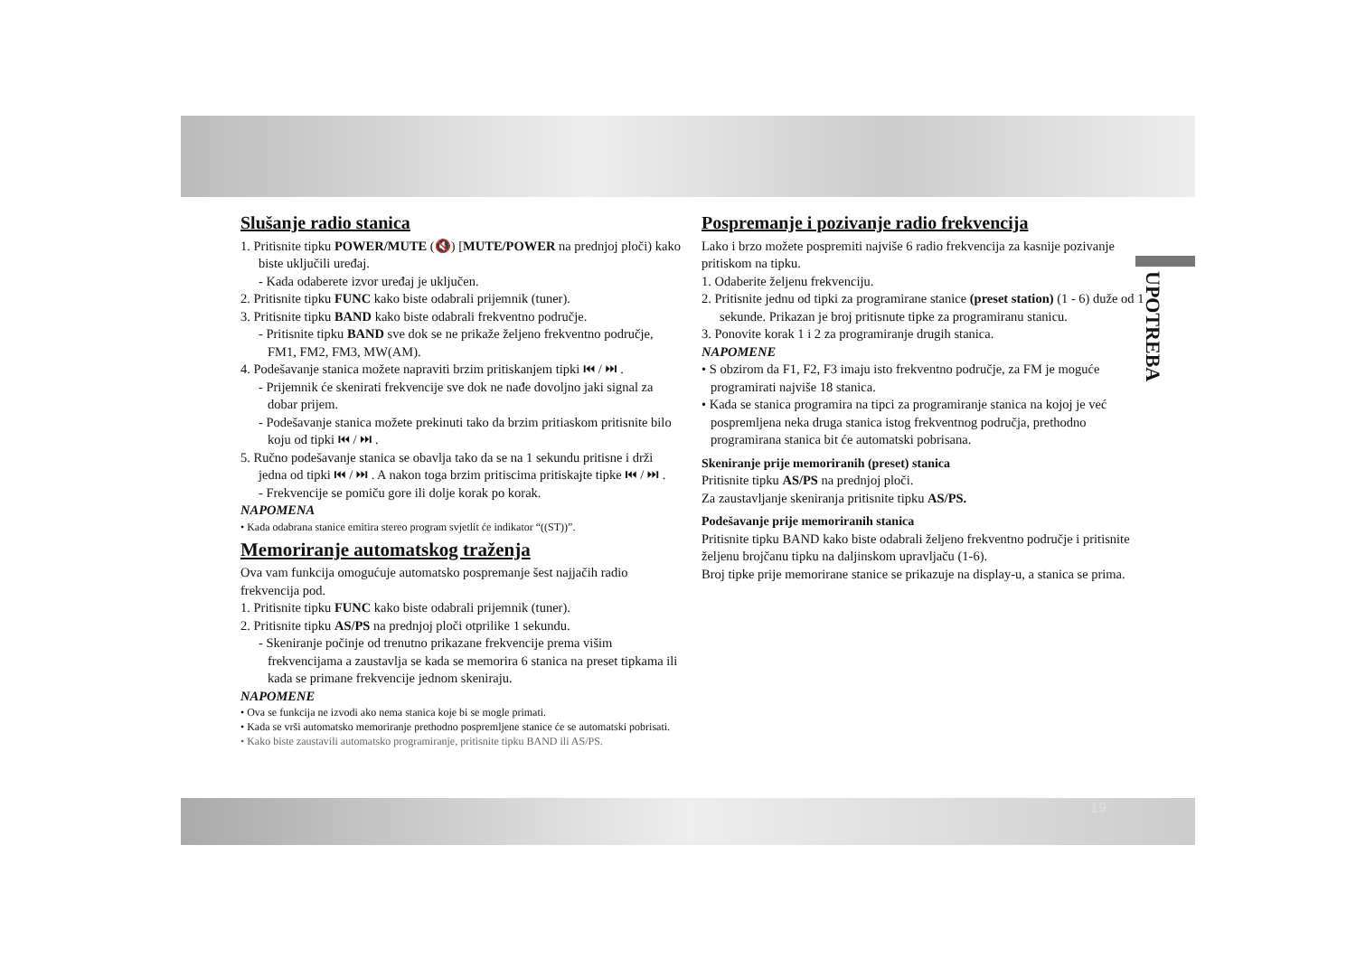Slušanje radio stanica
1. Pritisnite tipku POWER/MUTE (🔇) [MUTE/POWER na prednjoj ploči) kako biste uključili uređaj.
- Kada odaberete izvor uređaj je uključen.
2. Pritisnite tipku FUNC kako biste odabrali prijemnik (tuner).
3. Pritisnite tipku BAND kako biste odabrali frekventno područje.
- Pritisnite tipku BAND sve dok se ne prikaže željeno frekventno područje, FM1, FM2, FM3, MW(AM).
4. Podešavanje stanica možete napraviti brzim pritiskanjem tipki ⏮ / ⏭ .
- Prijemnik će skenirati frekvencije sve dok ne nađe dovoljno jaki signal za dobar prijem.
- Podešavanje stanica možete prekinuti tako da brzim pritiaskom pritisnite bilo koju od tipki ⏮ / ⏭ .
5. Ručno podešavanje stanica se obavlja tako da se na 1 sekundu pritisne i drži jedna od tipki ⏮ / ⏭ . A nakon toga brzim pritiscima pritiskajte tipke ⏮ / ⏭ .
- Frekvencije se pomiču gore ili dolje korak po korak.
NAPOMENA
• Kada odabrana stanice emitira stereo program svjetlit će indikator “((ST))”.
Memoriranje automatskog traženja
Ova vam funkcija omogućuje automatsko pospremanje šest najjačih radio frekvencija pod.
1. Pritisnite tipku FUNC kako biste odabrali prijemnik (tuner).
2. Pritisnite tipku AS/PS na prednjoj ploči otprilike 1 sekundu.
- Skeniranje počinje od trenutno prikazane frekvencije prema višim frekvencijama a zaustavlja se kada se memorira 6 stanica na preset tipkama ili kada se primane frekvencije jednom skeniraju.
NAPOMENE
• Ova se funkcija ne izvodi ako nema stanica koje bi se mogle primati.
• Kada se vrši automatsko memoriranje prethodno pospremljene stanice će se automatski pobrisati.
• Kako biste zaustavili automatsko programiranje, pritisnite tipku BAND ili AS/PS.
Pospremanje i pozivanje radio frekvencija
Lako i brzo možete pospremiti najviše 6 radio frekvencija za kasnije pozivanje pritiskom na tipku.
1. Odaberite željenu frekvenciju.
2. Pritisnite jednu od tipki za programirane stanice (preset station) (1 - 6) duže od 1 sekunde. Prikazan je broj pritisnute tipke za programiranu stanicu.
3. Ponovite korak 1 i 2 za programiranje drugih stanica.
NAPOMENE
• S obzirom da F1, F2, F3 imaju isto frekventno područje, za FM je moguće programirati najviše 18 stanica.
• Kada se stanica programira na tipci za programiranje stanica na kojoj je već pospremljena neka druga stanica istog frekventnog područja, prethodno programirana stanica bit će automatski pobrisana.
Skeniranje prije memoriranih (preset) stanica
Pritisnite tipku AS/PS na prednjoj ploči.
Za zaustavljanje skeniranja pritisnite tipku AS/PS.
Podešavanje prije memoriranih stanica
Pritisnite tipku BAND kako biste odabrali željeno frekventno područje i pritisnite željenu brojčanu tipku na daljinskom upravljaču (1-6).
Broj tipke prije memorirane stanice se prikazuje na display-u, a stanica se prima.
UPOTREBA
19